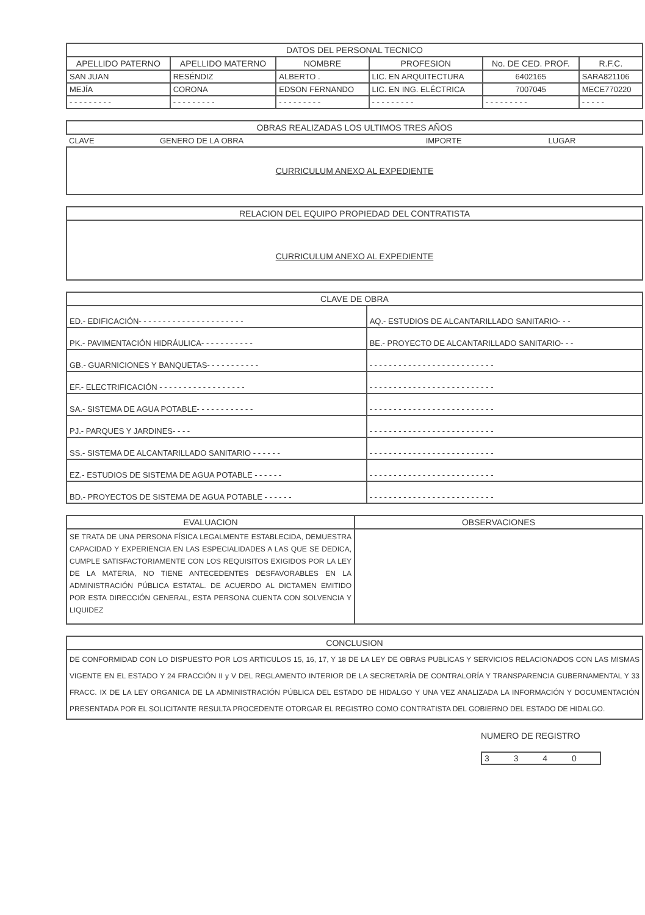| DATOS DEL PERSONAL TECNICO | | | | | |
| --- | --- | --- | --- | --- | --- |
| APELLIDO PATERNO | APELLIDO MATERNO | NOMBRE | PROFESION | No. DE CED. PROF. | R.F.C. |
| SAN JUAN | RESÉNDIZ | ALBERTO . | LIC. EN ARQUITECTURA | 6402165 | SARA821106 |
| MEJÍA | CORONA | EDSON FERNANDO | LIC. EN ING. ELÉCTRICA | 7007045 | MECE770220 |
| - - - - - - - - - | - - - - - - - - - | - - - - - - - - - | - - - - - - - - - | - - - - - - - - - | - - - - - |
| OBRAS REALIZADAS LOS ULTIMOS TRES AÑOS | | | |
| --- | --- | --- | --- |
| CLAVE | GENERO DE LA OBRA | IMPORTE | LUGAR |
| CURRICULUM ANEXO AL EXPEDIENTE | | | |
| RELACION DEL EQUIPO PROPIEDAD DEL CONTRATISTA |
| --- |
| CURRICULUM ANEXO AL EXPEDIENTE |
| CLAVE DE OBRA | |
| --- | --- |
| ED.- EDIFICACIÓN- - - - - - - - - - - - - - - - - - - - - - | AQ.- ESTUDIOS DE ALCANTARILLADO SANITARIO- - - |
| PK.- PAVIMENTACIÓN HIDRÁULICA- - - - - - - - - - - | BE.- PROYECTO DE ALCANTARILLADO SANITARIO- - - |
| GB.- GUARNICIONES Y BANQUETAS- - - - - - - - - - - | - - - - - - - - - - - - - - - - - - - - - - - - - - |
| EF.- ELECTRIFICACIÓN - - - - - - - - - - - - - - - - - - | - - - - - - - - - - - - - - - - - - - - - - - - - - |
| SA.- SISTEMA DE AGUA POTABLE- - - - - - - - - - - - | - - - - - - - - - - - - - - - - - - - - - - - - - - |
| PJ.- PARQUES Y JARDINES- - - - | - - - - - - - - - - - - - - - - - - - - - - - - - - |
| SS.- SISTEMA DE ALCANTARILLADO SANITARIO - - - - - - | - - - - - - - - - - - - - - - - - - - - - - - - - - |
| EZ.- ESTUDIOS DE SISTEMA DE AGUA POTABLE - - - - - - | - - - - - - - - - - - - - - - - - - - - - - - - - - |
| BD.- PROYECTOS DE SISTEMA DE AGUA POTABLE - - - - - - | - - - - - - - - - - - - - - - - - - - - - - - - - - |
| EVALUACION | OBSERVACIONES |
| --- | --- |
| SE TRATA DE UNA PERSONA FÍSICA LEGALMENTE ESTABLECIDA, DEMUESTRA CAPACIDAD Y EXPERIENCIA EN LAS ESPECIALIDADES A LAS QUE SE DEDICA, CUMPLE SATISFACTORIAMENTE CON LOS REQUISITOS EXIGIDOS POR LA LEY DE LA MATERIA, NO TIENE ANTECEDENTES DESFAVORABLES EN LA ADMINISTRACIÓN PÚBLICA ESTATAL. DE ACUERDO AL DICTAMEN EMITIDO POR ESTA DIRECCIÓN GENERAL, ESTA PERSONA CUENTA CON SOLVENCIA Y LIQUIDEZ | |
| CONCLUSION |
| --- |
| DE CONFORMIDAD CON LO DISPUESTO POR LOS ARTICULOS 15, 16, 17, Y 18 DE LA LEY DE OBRAS PUBLICAS Y SERVICIOS RELACIONADOS CON LAS MISMAS VIGENTE EN EL ESTADO Y 24 FRACCIÓN II y V DEL REGLAMENTO INTERIOR DE LA SECRETARÍA DE CONTRALORÍA Y TRANSPARENCIA GUBERNAMENTAL Y 33 FRACC. IX DE LA LEY ORGANICA DE LA ADMINISTRACIÓN PÚBLICA DEL ESTADO DE HIDALGO Y UNA VEZ ANALIZADA LA INFORMACIÓN Y DOCUMENTACIÓN PRESENTADA POR EL SOLICITANTE RESULTA PROCEDENTE OTORGAR EL REGISTRO COMO CONTRATISTA DEL GOBIERNO DEL ESTADO DE HIDALGO. |
NUMERO DE REGISTRO
3 3 4 0